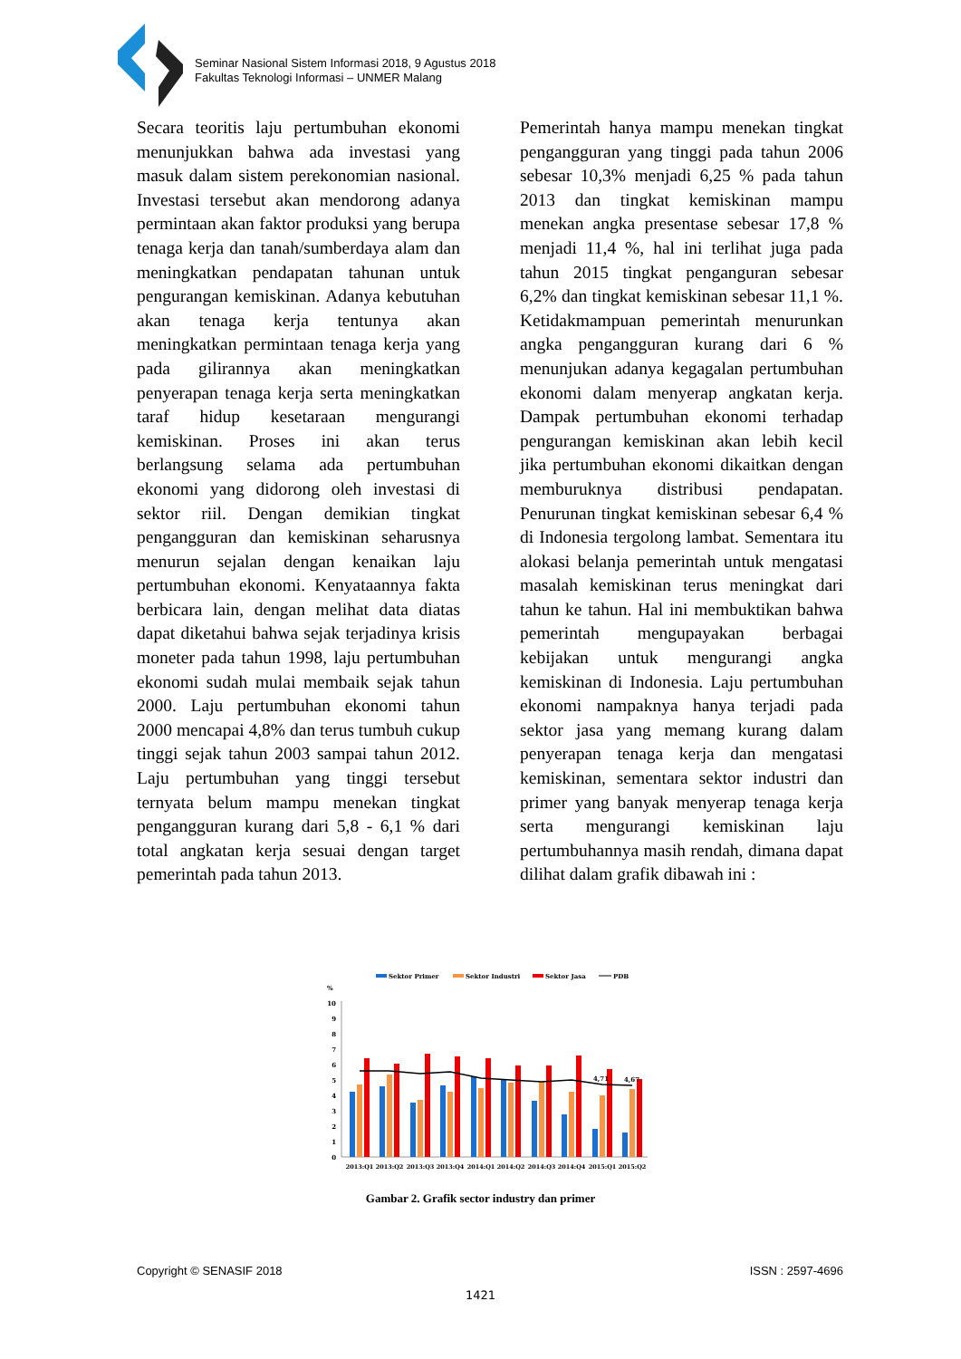Seminar Nasional Sistem Informasi 2018, 9 Agustus 2018
Fakultas Teknologi Informasi – UNMER Malang
Secara teoritis laju pertumbuhan ekonomi menunjukkan bahwa ada investasi yang masuk dalam sistem perekonomian nasional. Investasi tersebut akan mendorong adanya permintaan akan faktor produksi yang berupa tenaga kerja dan tanah/sumberdaya alam dan meningkatkan pendapatan tahunan untuk pengurangan kemiskinan. Adanya kebutuhan akan tenaga kerja tentunya akan meningkatkan permintaan tenaga kerja yang pada gilirannya akan meningkatkan penyerapan tenaga kerja serta meningkatkan taraf hidup kesetaraan mengurangi kemiskinan. Proses ini akan terus berlangsung selama ada pertumbuhan ekonomi yang didorong oleh investasi di sektor riil. Dengan demikian tingkat pengangguran dan kemiskinan seharusnya menurun sejalan dengan kenaikan laju pertumbuhan ekonomi. Kenyataannya fakta berbicara lain, dengan melihat data diatas dapat diketahui bahwa sejak terjadinya krisis moneter pada tahun 1998, laju pertumbuhan ekonomi sudah mulai membaik sejak tahun 2000. Laju pertumbuhan ekonomi tahun 2000 mencapai 4,8% dan terus tumbuh cukup tinggi sejak tahun 2003 sampai tahun 2012. Laju pertumbuhan yang tinggi tersebut ternyata belum mampu menekan tingkat pengangguran kurang dari 5,8 - 6,1 % dari total angkatan kerja sesuai dengan target pemerintah pada tahun 2013.
Pemerintah hanya mampu menekan tingkat pengangguran yang tinggi pada tahun 2006 sebesar 10,3% menjadi 6,25 % pada tahun 2013 dan tingkat kemiskinan mampu menekan angka presentase sebesar 17,8 % menjadi 11,4 %, hal ini terlihat juga pada tahun 2015 tingkat penganguran sebesar 6,2% dan tingkat kemiskinan sebesar 11,1 %. Ketidakmampuan pemerintah menurunkan angka pengangguran kurang dari 6 % menunjukan adanya kegagalan pertumbuhan ekonomi dalam menyerap angkatan kerja. Dampak pertumbuhan ekonomi terhadap pengurangan kemiskinan akan lebih kecil jika pertumbuhan ekonomi dikaitkan dengan memburuknya distribusi pendapatan. Penurunan tingkat kemiskinan sebesar 6,4 % di Indonesia tergolong lambat. Sementara itu alokasi belanja pemerintah untuk mengatasi masalah kemiskinan terus meningkat dari tahun ke tahun. Hal ini membuktikan bahwa pemerintah mengupayakan berbagai kebijakan untuk mengurangi angka kemiskinan di Indonesia. Laju pertumbuhan ekonomi nampaknya hanya terjadi pada sektor jasa yang memang kurang dalam penyerapan tenaga kerja dan mengatasi kemiskinan, sementara sektor industri dan primer yang banyak menyerap tenaga kerja serta mengurangi kemiskinan laju pertumbuhannya masih rendah, dimana dapat dilihat dalam grafik dibawah ini :
Sektor Primer
Sektor Industri
Sektor Jasa
PDB
%
10
9
8
7
6
5
4
3
2
1
0
4,71
4,67
2013:Q1
2013:Q2
2013:Q3
2013:Q4
2014:Q1
2014:Q2
2014:Q3
2014:Q4
2015:Q1
2015:Q2
Gambar 2. Grafik sector industry dan primer
Copyright © SENASIF 2018 ISSN : 2597-4696
1421